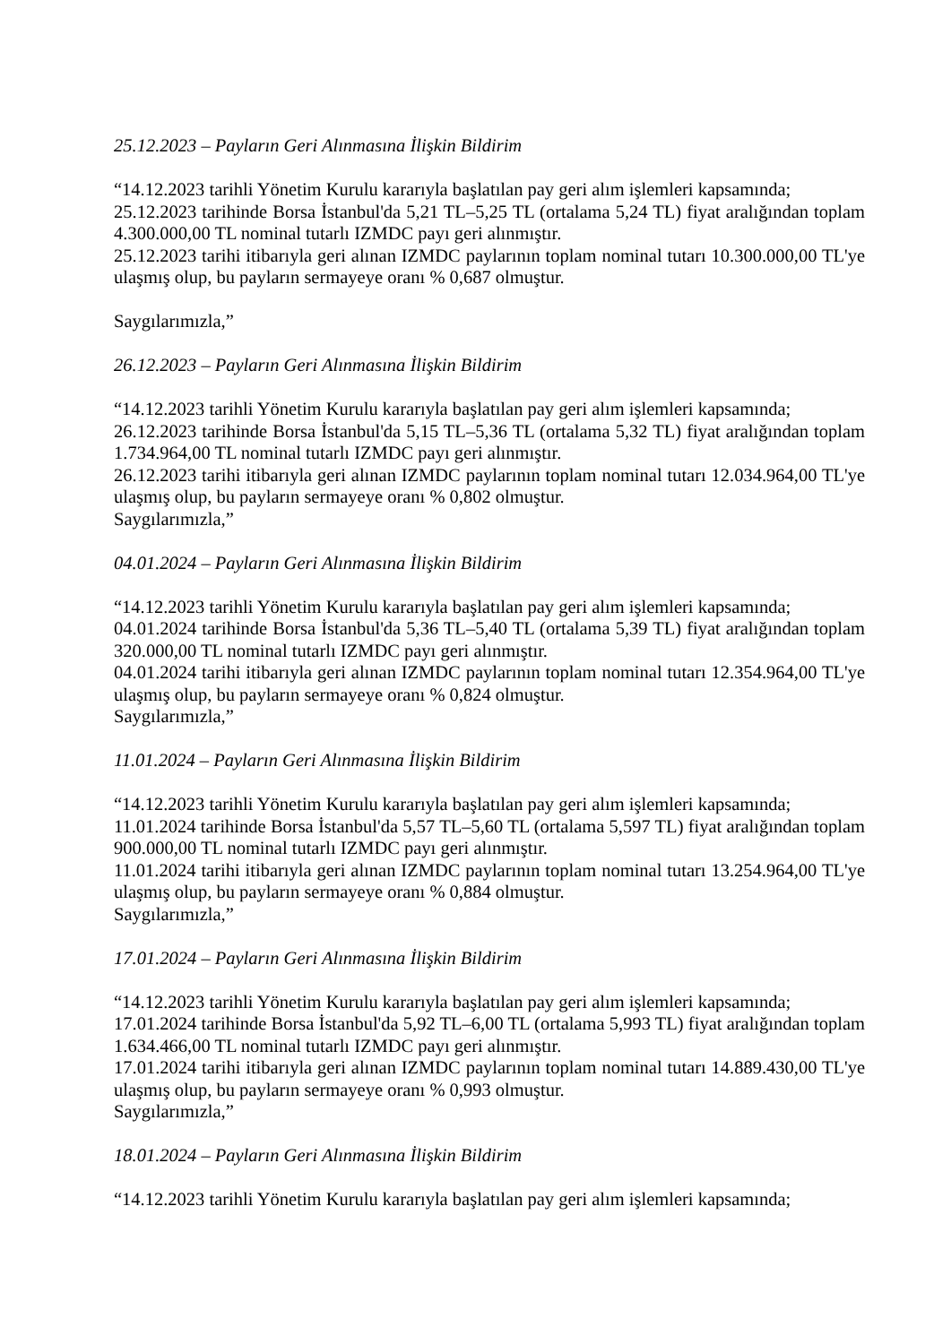25.12.2023 – Payların Geri Alınmasına İlişkin Bildirim
“14.12.2023 tarihli Yönetim Kurulu kararıyla başlatılan pay geri alım işlemleri kapsamında;
25.12.2023 tarihinde Borsa İstanbul'da 5,21 TL–5,25 TL (ortalama 5,24 TL) fiyat aralığından toplam 4.300.000,00 TL nominal tutarlı IZMDC payı geri alınmıştır.
25.12.2023 tarihi itibarıyla geri alınan IZMDC paylarının toplam nominal tutarı 10.300.000,00 TL'ye ulaşmış olup, bu payların sermayeye oranı % 0,687 olmuştur.
Saygılarımızla,”
26.12.2023 – Payların Geri Alınmasına İlişkin Bildirim
“14.12.2023 tarihli Yönetim Kurulu kararıyla başlatılan pay geri alım işlemleri kapsamında;
26.12.2023 tarihinde Borsa İstanbul'da 5,15 TL–5,36 TL (ortalama 5,32 TL) fiyat aralığından toplam 1.734.964,00 TL nominal tutarlı IZMDC payı geri alınmıştır.
26.12.2023 tarihi itibarıyla geri alınan IZMDC paylarının toplam nominal tutarı 12.034.964,00 TL'ye ulaşmış olup, bu payların sermayeye oranı % 0,802 olmuştur.
Saygılarımızla,”
04.01.2024 – Payların Geri Alınmasına İlişkin Bildirim
“14.12.2023 tarihli Yönetim Kurulu kararıyla başlatılan pay geri alım işlemleri kapsamında;
04.01.2024 tarihinde Borsa İstanbul'da 5,36 TL–5,40 TL (ortalama 5,39 TL) fiyat aralığından toplam 320.000,00 TL nominal tutarlı IZMDC payı geri alınmıştır.
04.01.2024 tarihi itibarıyla geri alınan IZMDC paylarının toplam nominal tutarı 12.354.964,00 TL'ye ulaşmış olup, bu payların sermayeye oranı % 0,824 olmuştur.
Saygılarımızla,”
11.01.2024 – Payların Geri Alınmasına İlişkin Bildirim
“14.12.2023 tarihli Yönetim Kurulu kararıyla başlatılan pay geri alım işlemleri kapsamında;
11.01.2024 tarihinde Borsa İstanbul'da 5,57 TL–5,60 TL (ortalama 5,597 TL) fiyat aralığından toplam 900.000,00 TL nominal tutarlı IZMDC payı geri alınmıştır.
11.01.2024 tarihi itibarıyla geri alınan IZMDC paylarının toplam nominal tutarı 13.254.964,00 TL'ye ulaşmış olup, bu payların sermayeye oranı % 0,884 olmuştur.
Saygılarımızla,”
17.01.2024 – Payların Geri Alınmasına İlişkin Bildirim
“14.12.2023 tarihli Yönetim Kurulu kararıyla başlatılan pay geri alım işlemleri kapsamında;
17.01.2024 tarihinde Borsa İstanbul'da 5,92 TL–6,00 TL (ortalama 5,993 TL) fiyat aralığından toplam 1.634.466,00 TL nominal tutarlı IZMDC payı geri alınmıştır.
17.01.2024 tarihi itibarıyla geri alınan IZMDC paylarının toplam nominal tutarı 14.889.430,00 TL'ye ulaşmış olup, bu payların sermayeye oranı % 0,993 olmuştur.
Saygılarımızla,”
18.01.2024 – Payların Geri Alınmasına İlişkin Bildirim
“14.12.2023 tarihli Yönetim Kurulu kararıyla başlatılan pay geri alım işlemleri kapsamında;